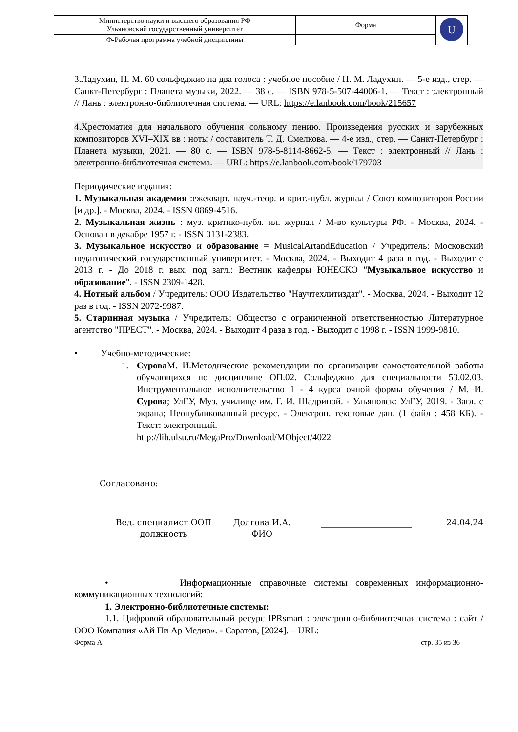| Министерство науки и высшего образования РФ Ульяновский государственный университет | Форма | U |
| Ф-Рабочая программа учебной дисциплины | | |
3.Ладухин, Н. М. 60 сольфеджио на два голоса : учебное пособие / Н. М. Ладухин. — 5-е изд., стер. — Санкт-Петербург : Планета музыки, 2022. — 38 с. — ISBN 978-5-507-44006-1. — Текст : электронный // Лань : электронно-библиотечная система. — URL: https://e.lanbook.com/book/215657
4.Хрестоматия для начального обучения сольному пению. Произведения русских и зарубежных композиторов XVI–XIX вв : ноты / составитель Т. Д. Смелкова. — 4-е изд., стер. — Санкт-Петербург : Планета музыки, 2021. — 80 с. — ISBN 978-5-8114-8662-5. — Текст : электронный // Лань : электронно-библиотечная система. — URL: https://e.lanbook.com/book/179703
Периодические издания:
1. Музыкальная академия :ежекварт. науч.-теор. и крит.-публ. журнал / Союз композиторов России [и др.]. - Москва, 2024. - ISSN 0869-4516.
2. Музыкальная жизнь : муз. критико-публ. ил. журнал / М-во культуры РФ. - Москва, 2024. - Основан в декабре 1957 г. - ISSN 0131-2383.
3. Музыкальное искусство и образование = MusicalArtandEducation / Учредитель: Московский педагогический государственный университет. - Москва, 2024. - Выходит 4 раза в год. - Выходит с 2013 г. - До 2018 г. вых. под загл.: Вестник кафедры ЮНЕСКО "Музыкальное искусство и образование". - ISSN 2309-1428.
4. Нотный альбом / Учредитель: ООО Издательство "Научтехлитиздат". - Москва, 2024. - Выходит 12 раз в год. - ISSN 2072-9987.
5. Старинная музыка / Учредитель: Общество с ограниченной ответственностью Литературное агентство "ПРЕСТ". - Москва, 2024. - Выходит 4 раза в год. - Выходит с 1998 г. - ISSN 1999-9810.
• Учебно-методические:
1. Сурова М. И.Методические рекомендации по организации самостоятельной работы обучающихся по дисциплине ОП.02. Сольфеджио для специальности 53.02.03. Инструментальное исполнительство 1 - 4 курса очной формы обучения / М. И. Сурова; УлГУ, Муз. училище им. Г. И. Шадриной. - Ульяновск: УлГУ, 2019. - Загл. с экрана; Неопубликованный ресурс. - Электрон. текстовые дан. (1 файл : 458 КБ). - Текст: электронный.
http://lib.ulsu.ru/MegaPro/Download/MObject/4022
Согласовано:
Вед. специалист ООП
должность
Долгова И.А.
ФИО
24.04.24
• Информационные справочные системы современных информационно-коммуникационных технологий:
1. Электронно-библиотечные системы:
1.1. Цифровой образовательный ресурс IPRsmart : электронно-библиотечная система : сайт / ООО Компания «Ай Пи Ар Медиа». - Саратов, [2024]. – URL:
Форма А стр. 35 из 36